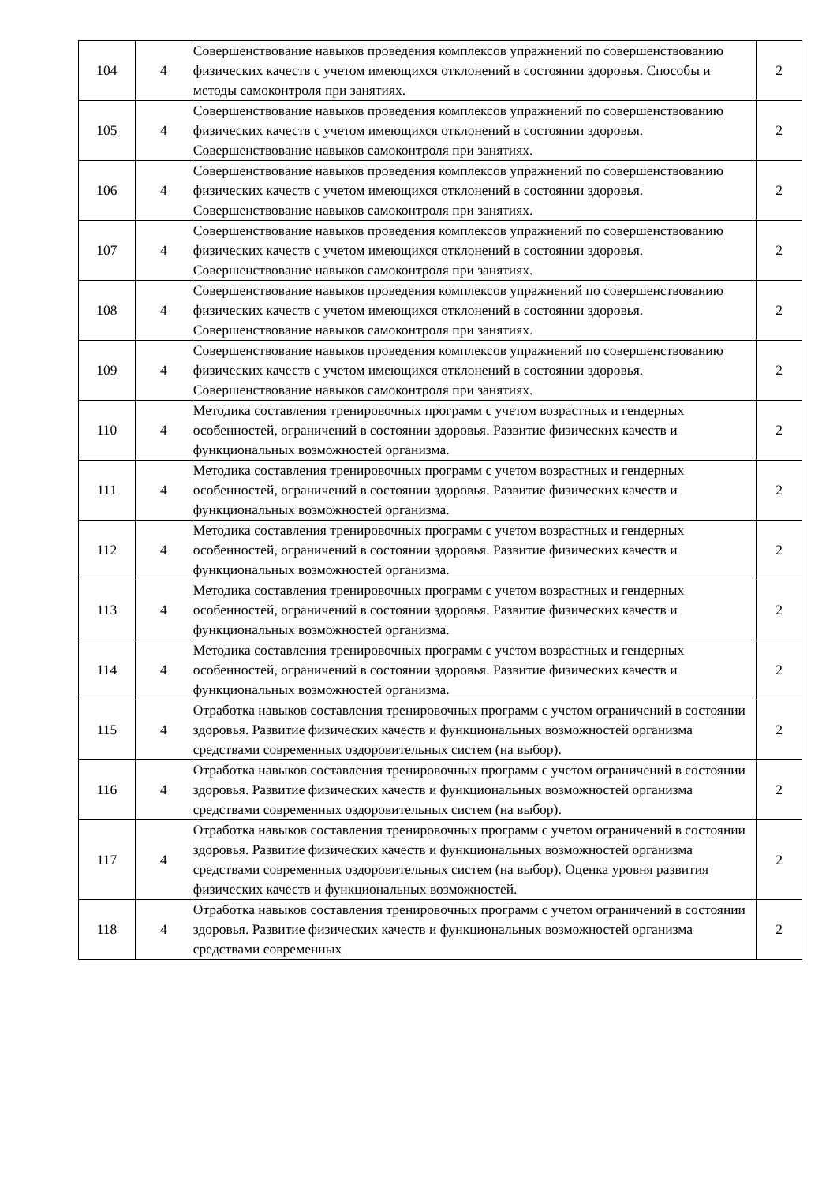| 104 | 4 | Совершенствование навыков проведения комплексов упражнений по совершенствованию физических качеств с учетом имеющихся отклонений в состоянии здоровья. Способы и методы самоконтроля при занятиях. | 2 |
| 105 | 4 | Совершенствование навыков проведения комплексов упражнений по совершенствованию физических качеств с учетом имеющихся отклонений в состоянии здоровья. Совершенствование навыков самоконтроля при занятиях. | 2 |
| 106 | 4 | Совершенствование навыков проведения комплексов упражнений по совершенствованию физических качеств с учетом имеющихся отклонений в состоянии здоровья. Совершенствование навыков самоконтроля при занятиях. | 2 |
| 107 | 4 | Совершенствование навыков проведения комплексов упражнений по совершенствованию физических качеств с учетом имеющихся отклонений в состоянии здоровья. Совершенствование навыков самоконтроля при занятиях. | 2 |
| 108 | 4 | Совершенствование навыков проведения комплексов упражнений по совершенствованию физических качеств с учетом имеющихся отклонений в состоянии здоровья. Совершенствование навыков самоконтроля при занятиях. | 2 |
| 109 | 4 | Совершенствование навыков проведения комплексов упражнений по совершенствованию физических качеств с учетом имеющихся отклонений в состоянии здоровья. Совершенствование навыков самоконтроля при занятиях. | 2 |
| 110 | 4 | Методика составления тренировочных программ с учетом возрастных и гендерных особенностей, ограничений в состоянии здоровья. Развитие физических качеств и функциональных возможностей организма. | 2 |
| 111 | 4 | Методика составления тренировочных программ с учетом возрастных и гендерных особенностей, ограничений в состоянии здоровья. Развитие физических качеств и функциональных возможностей организма. | 2 |
| 112 | 4 | Методика составления тренировочных программ с учетом возрастных и гендерных особенностей, ограничений в состоянии здоровья. Развитие физических качеств и функциональных возможностей организма. | 2 |
| 113 | 4 | Методика составления тренировочных программ с учетом возрастных и гендерных особенностей, ограничений в состоянии здоровья. Развитие физических качеств и функциональных возможностей организма. | 2 |
| 114 | 4 | Методика составления тренировочных программ с учетом возрастных и гендерных особенностей, ограничений в состоянии здоровья. Развитие физических качеств и функциональных возможностей организма. | 2 |
| 115 | 4 | Отработка навыков составления тренировочных программ с учетом ограничений в состоянии здоровья. Развитие физических качеств и функциональных возможностей организма средствами современных оздоровительных систем (на выбор). | 2 |
| 116 | 4 | Отработка навыков составления тренировочных программ с учетом ограничений в состоянии здоровья. Развитие физических качеств и функциональных возможностей организма средствами современных оздоровительных систем (на выбор). | 2 |
| 117 | 4 | Отработка навыков составления тренировочных программ с учетом ограничений в состоянии здоровья. Развитие физических качеств и функциональных возможностей организма средствами современных оздоровительных систем (на выбор). Оценка уровня развития физических качеств и функциональных возможностей. | 2 |
| 118 | 4 | Отработка навыков составления тренировочных программ с учетом ограничений в состоянии здоровья. Развитие физических качеств и функциональных возможностей организма средствами современных | 2 |